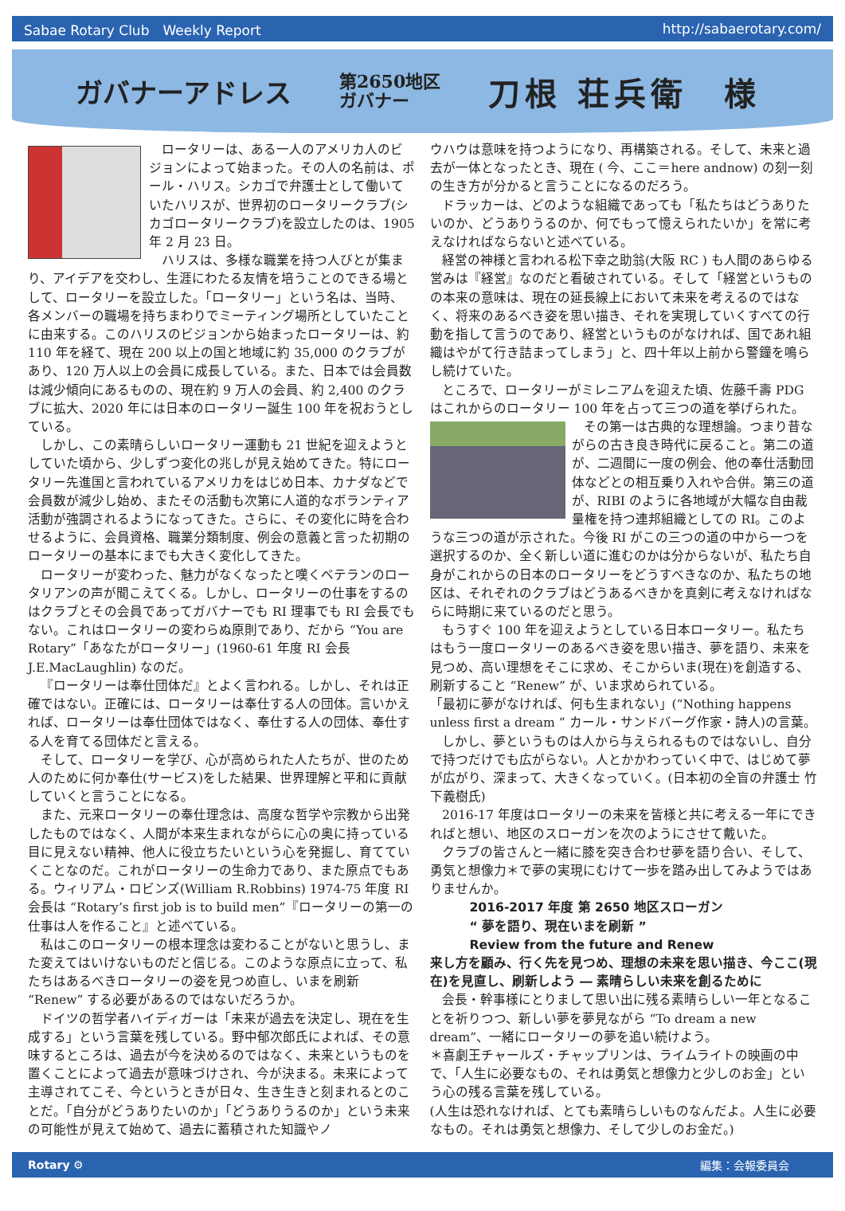Sabae Rotary Club　Weekly Report http://sabaerotary.com/
ガバナーアドレス
第2650地区
ガバナー
刀根 荘兵衛　様
ロータリーは、ある一人のアメリカ人のビジョンによって始まった。その人の名前は、ポール・ハリス。シカゴで弁護士として働いていたハリスが、世界初のロータリークラブ(シカゴロータリークラブ)を設立したのは、1905 年 2 月 23 日。
ハリスは、多様な職業を持つ人びとが集まり、アイデアを交わし、生涯にわたる友情を培うことのできる場として、ロータリーを設立した。「ロータリー」という名は、当時、各メンバーの職場を持ちまわりでミーティング場所としていたことに由来する。このハリスのビジョンから始まったロータリーは、約 110 年を経て、現在 200 以上の国と地域に約 35,000 のクラブがあり、120 万人以上の会員に成長している。また、日本では会員数は減少傾向にあるものの、現在約 9 万人の会員、約 2,400 のクラブに拡大、2020 年には日本のロータリー誕生 100 年を祝おうとしている。
しかし、この素晴らしいロータリー運動も 21 世紀を迎えようとしていた頃から、少しずつ変化の兆しが見え始めてきた。特にロータリー先進国と言われているアメリカをはじめ日本、カナダなどで会員数が減少し始め、またその活動も次第に人道的なボランティア活動が強調されるようになってきた。さらに、その変化に時を合わせるように、会員資格、職業分類制度、例会の意義と言った初期のロータリーの基本にまでも大きく変化してきた。
ロータリーが変わった、魅力がなくなったと嘆くベテランのロータリアンの声が聞こえてくる。しかし、ロータリーの仕事をするのはクラブとその会員であってガバナーでも RI 理事でも RI 会長でもない。これはロータリーの変わらぬ原則であり、だから “You are Rotary”「あなたがロータリー」(1960-61 年度 RI 会長 J.E.MacLaughlin) なのだ。
『ロータリーは奉仕団体だ』とよく言われる。しかし、それは正確ではない。正確には、ロータリーは奉仕する人の団体。言いかえれば、ロータリーは奉仕団体ではなく、奉仕する人の団体、奉仕する人を育てる団体だと言える。
そして、ロータリーを学び、心が高められた人たちが、世のため人のために何か奉仕(サービス)をした結果、世界理解と平和に貢献していくと言うことになる。
また、元来ロータリーの奉仕理念は、高度な哲学や宗教から出発したものではなく、人間が本来生まれながらに心の奥に持っている目に見えない精神、他人に役立ちたいという心を発掘し、育てていくことなのだ。これがロータリーの生命力であり、また原点でもある。ウィリアム・ロビンズ(William R.Robbins) 1974-75 年度 RI 会長は “Rotary’s first job is to build men”『ロータリーの第一の仕事は人を作ること』と述べている。
私はこのロータリーの根本理念は変わることがないと思うし、また変えてはいけないものだと信じる。このような原点に立って、私たちはあるべきロータリーの姿を見つめ直し、いまを刷新 “Renew” する必要があるのではないだろうか。
ドイツの哲学者ハイディガーは「未来が過去を決定し、現在を生成する」という言葉を残している。野中郁次郎氏によれば、その意味するところは、過去が今を決めるのではなく、未来というものを置くことによって過去が意味づけされ、今が決まる。未来によって主導されてこそ、今というときが日々、生き生きと刻まれるとのことだ。「自分がどうありたいのか」「どうありうるのか」という未来の可能性が見えて始めて、過去に蓄積された知識やノ
ウハウは意味を持つようになり、再構築される。そして、未来と過去が一体となったとき、現在 ( 今、ここ＝here andnow) の刻一刻の生き方が分かると言うことになるのだろう。
ドラッカーは、どのような組織であっても「私たちはどうありたいのか、どうありうるのか、何でもって憶えられたいか」を常に考えなければならないと述べている。
経営の神様と言われる松下幸之助翁(大阪 RC ) も人間のあらゆる営みは『経営』なのだと看破されている。そして「経営というものの本来の意味は、現在の延長線上において未来を考えるのではなく、将来のあるべき姿を思い描き、それを実現していくすべての行動を指して言うのであり、経営というものがなければ、国であれ組織はやがて行き詰まってしまう」と、四十年以上前から警鐘を鳴らし続けていた。
ところで、ロータリーがミレニアムを迎えた頃、佐藤千壽 PDG はこれからのロータリー 100 年を占って三つの道を挙げられた。
その第一は古典的な理想論。つまり昔ながらの古き良き時代に戻ること。第二の道が、二週間に一度の例会、他の奉仕活動団体などとの相互乗り入れや合併。第三の道が、RIBI のように各地域が大幅な自由裁量権を持つ連邦組織としての RI。このような三つの道が示された。今後 RI がこの三つの道の中から一つを選択するのか、全く新しい道に進むのかは分からないが、私たち自身がこれからの日本のロータリーをどうすべきなのか、私たちの地区は、それぞれのクラブはどうあるべきかを真剣に考えなければならに時期に来ているのだと思う。
もうすぐ 100 年を迎えようとしている日本ロータリー。私たちはもう一度ロータリーのあるべき姿を思い描き、夢を語り、未来を見つめ、高い理想をそこに求め、そこからいま(現在)を創造する、刷新すること “Renew” が、いま求められている。
「最初に夢がなければ、何も生まれない」(“Nothing happens unless first a dream ” カール・サンドバーグ作家・詩人)の言葉。
しかし、夢というものは人から与えられるものではないし、自分で持つだけでも広がらない。人とかかわっていく中で、はじめて夢が広がり、深まって、大きくなっていく。(日本初の全盲の弁護士 竹下義樹氏)
2016-17 年度はロータリーの未来を皆様と共に考える一年にできればと想い、地区のスローガンを次のようにさせて戴いた。
クラブの皆さんと一緒に膝を突き合わせ夢を語り合い、そして、勇気と想像力＊で夢の実現にむけて一歩を踏み出してみようではありませんか。
2016-2017 年度 第 2650 地区スローガン
“ 夢を語り、現在いまを刷新 ”
Review from the future and Renew
来し方を顧み、行く先を見つめ、理想の未来を思い描き、今ここ(現在)を見直し、刷新しよう ― 素晴らしい未来を創るために
会長・幹事様にとりまして思い出に残る素晴らしい一年となることを祈りつつ、新しい夢を夢見ながら “To dream a new dream”、一緒にロータリーの夢を追い続けよう。
＊喜劇王チャールズ・チャップリンは、ライムライトの映画の中で、「人生に必要なもの、それは勇気と想像力と少しのお金」という心の残る言葉を残している。
(人生は恐れなければ、とても素晴らしいものなんだよ。人生に必要なもの。それは勇気と想像力、そして少しのお金だ。)
Rotary ⚙ 編集：会報委員会